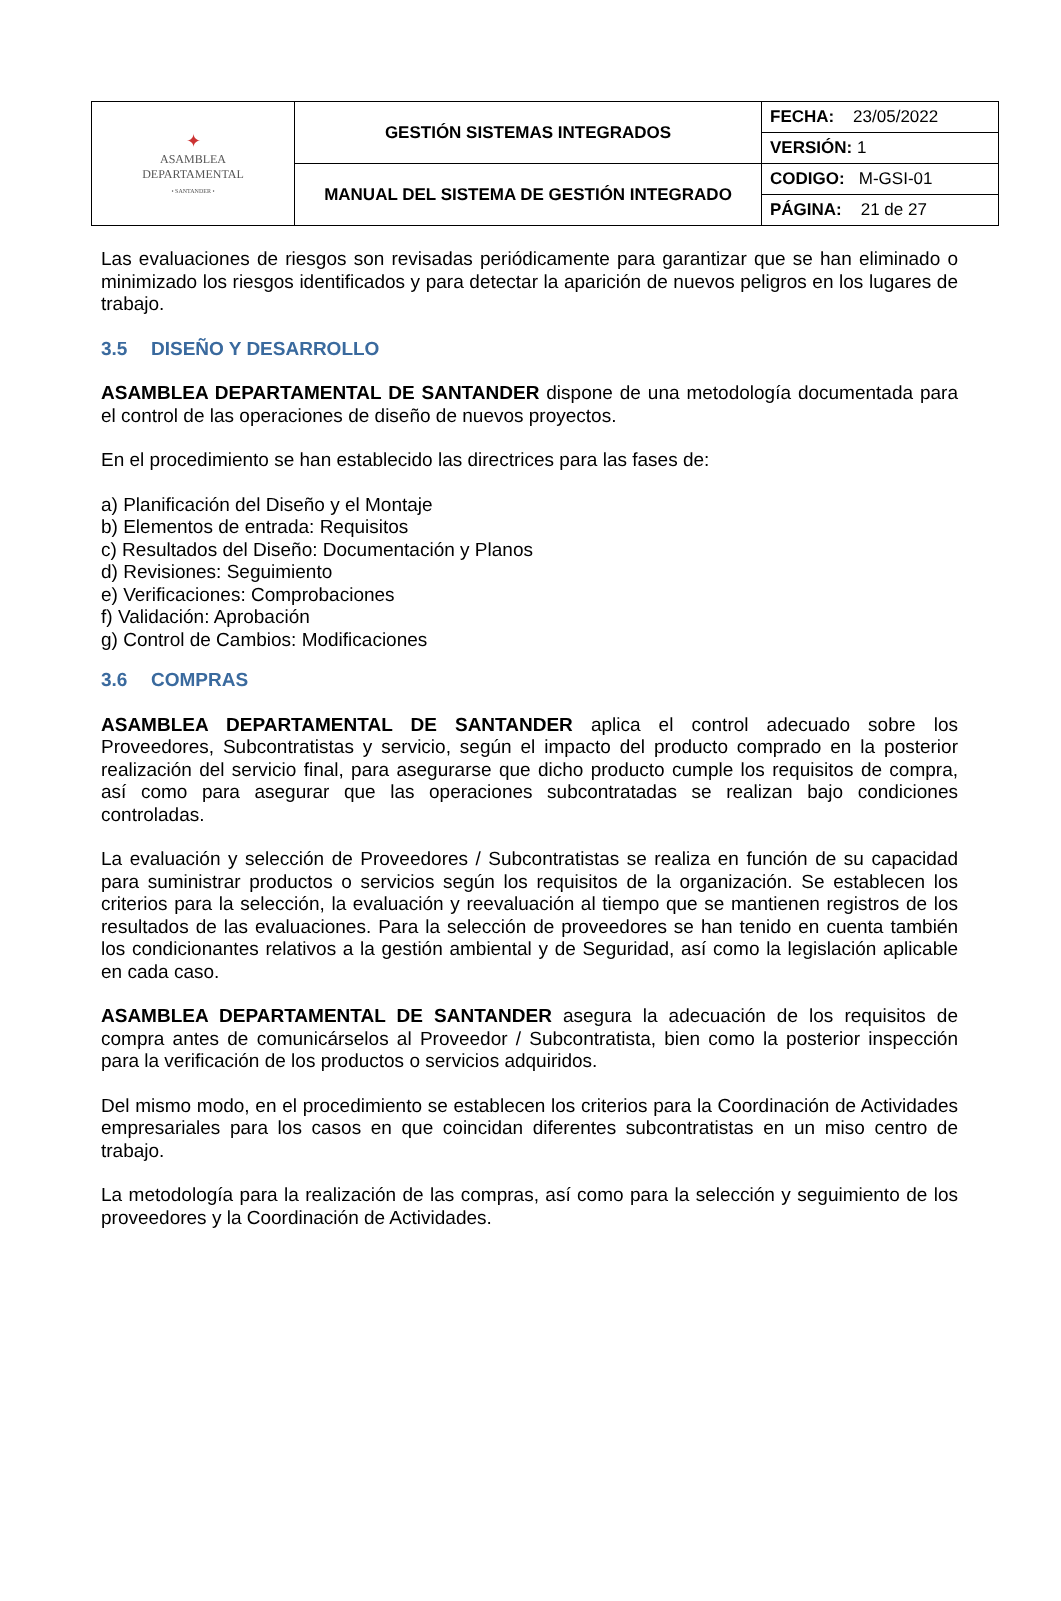| ✦ ASAMBLEA DEPARTAMENTAL • SANTANDER • | GESTIÓN SISTEMAS INTEGRADOS | FECHA: 23/05/2022 |
| | | VERSIÓN: 1 |
| | MANUAL DEL SISTEMA DE GESTIÓN INTEGRADO | CODIGO: M-GSI-01 |
| | | PÁGINA: 21 de 27 |
Las evaluaciones de riesgos son revisadas periódicamente para garantizar que se han eliminado o minimizado los riesgos identificados y para detectar la aparición de nuevos peligros en los lugares de trabajo.
3.5 DISEÑO Y DESARROLLO
ASAMBLEA DEPARTAMENTAL DE SANTANDER dispone de una metodología documentada para el control de las operaciones de diseño de nuevos proyectos.
En el procedimiento se han establecido las directrices para las fases de:
a) Planificación del Diseño y el Montaje
b) Elementos de entrada: Requisitos
c) Resultados del Diseño: Documentación y Planos
d) Revisiones: Seguimiento
e) Verificaciones: Comprobaciones
f) Validación: Aprobación
g) Control de Cambios: Modificaciones
3.6 COMPRAS
ASAMBLEA DEPARTAMENTAL DE SANTANDER aplica el control adecuado sobre los Proveedores, Subcontratistas y servicio, según el impacto del producto comprado en la posterior realización del servicio final, para asegurarse que dicho producto cumple los requisitos de compra, así como para asegurar que las operaciones subcontratadas se realizan bajo condiciones controladas.
La evaluación y selección de Proveedores / Subcontratistas se realiza en función de su capacidad para suministrar productos o servicios según los requisitos de la organización. Se establecen los criterios para la selección, la evaluación y reevaluación al tiempo que se mantienen registros de los resultados de las evaluaciones. Para la selección de proveedores se han tenido en cuenta también los condicionantes relativos a la gestión ambiental y de Seguridad, así como la legislación aplicable en cada caso.
ASAMBLEA DEPARTAMENTAL DE SANTANDER asegura la adecuación de los requisitos de compra antes de comunicárselos al Proveedor / Subcontratista, bien como la posterior inspección para la verificación de los productos o servicios adquiridos.
Del mismo modo, en el procedimiento se establecen los criterios para la Coordinación de Actividades empresariales para los casos en que coincidan diferentes subcontratistas en un miso centro de trabajo.
La metodología para la realización de las compras, así como para la selección y seguimiento de los proveedores y la Coordinación de Actividades.